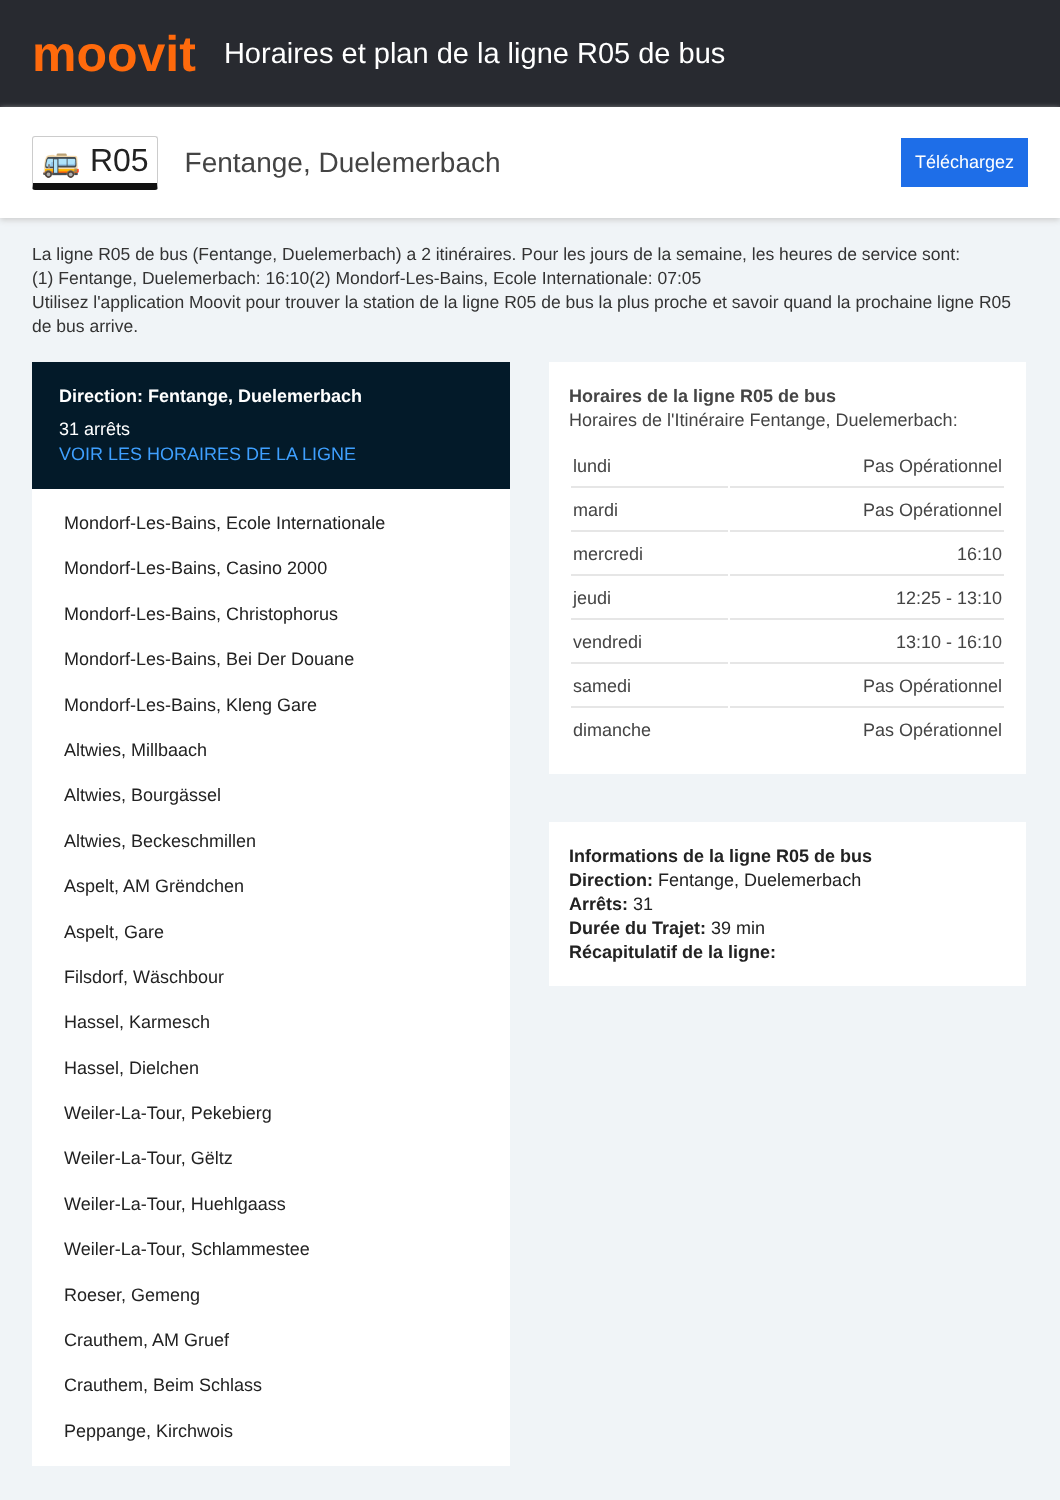moovit
Horaires et plan de la ligne R05 de bus
🚌 R05 Fentange, Duelemerbach Téléchargez
La ligne R05 de bus (Fentange, Duelemerbach) a 2 itinéraires. Pour les jours de la semaine, les heures de service sont:
(1) Fentange, Duelemerbach: 16:10(2) Mondorf-Les-Bains, Ecole Internationale: 07:05
Utilisez l'application Moovit pour trouver la station de la ligne R05 de bus la plus proche et savoir quand la prochaine ligne R05 de bus arrive.
Direction: Fentange, Duelemerbach
31 arrêts
VOIR LES HORAIRES DE LA LIGNE
Mondorf-Les-Bains, Ecole Internationale
Mondorf-Les-Bains, Casino 2000
Mondorf-Les-Bains, Christophorus
Mondorf-Les-Bains, Bei Der Douane
Mondorf-Les-Bains, Kleng Gare
Altwies, Millbaach
Altwies, Bourgässel
Altwies, Beckeschmillen
Aspelt, AM Grëndchen
Aspelt, Gare
Filsdorf, Wäschbour
Hassel, Karmesch
Hassel, Dielchen
Weiler-La-Tour, Pekebierg
Weiler-La-Tour, Gëltz
Weiler-La-Tour, Huehlgaass
Weiler-La-Tour, Schlammestee
Roeser, Gemeng
Crauthem, AM Gruef
Crauthem, Beim Schlass
Peppange, Kirchwois
Horaires de la ligne R05 de bus
Horaires de l'Itinéraire Fentange, Duelemerbach:
| lundi | Pas Opérationnel |
| mardi | Pas Opérationnel |
| mercredi | 16:10 |
| jeudi | 12:25 - 13:10 |
| vendredi | 13:10 - 16:10 |
| samedi | Pas Opérationnel |
| dimanche | Pas Opérationnel |
Informations de la ligne R05 de bus
Direction: Fentange, Duelemerbach
Arrêts: 31
Durée du Trajet: 39 min
Récapitulatif de la ligne: